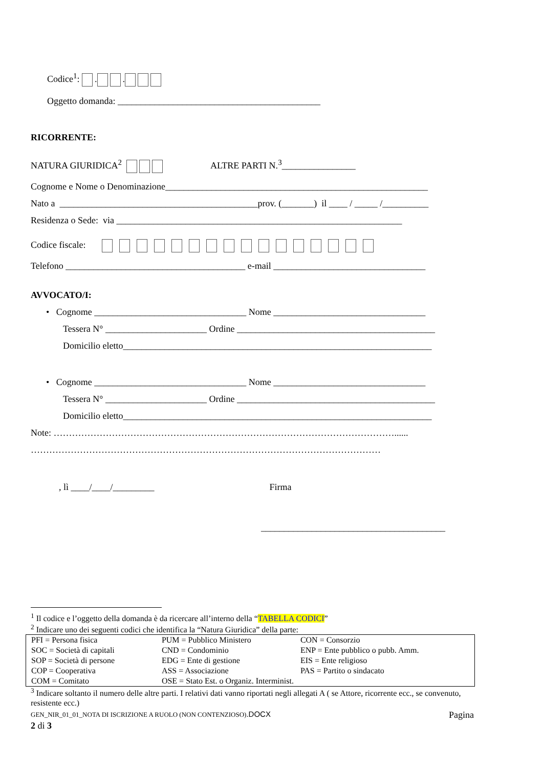Codice<sup>1</sup>: . .
Oggetto domanda: ____________________________________________
RICORRENTE:
NATURA GIURIDICA<sup>2</sup> ALTRE PARTI N.<sup>3</sup>________________
Cognome e Nome o Denominazione_________________________________________________________
Nato a ___________________________________________prov. (_______) il ____ / _____ /__________
Residenza o Sede: via ______________________________________________________________
Codice fiscale:
Telefono _______________________________________ e-mail _________________________________
AVVOCATO/I:
• Cognome _________________________________ Nome _________________________________
Tessera N° ______________________ Ordine ___________________________________________
Domicilio eletto___________________________________________________________________
• Cognome _________________________________ Nome _________________________________
Tessera N° ______________________ Ordine ___________________________________________
Domicilio eletto___________________________________________________________________
Note: …………………………………………………………………………………………………......
……………………………………………………………………………………………………
, lì ____/____/_________ Firma
________________________________________
<sup>1</sup> Il codice e l’oggetto della domanda è da ricercare all’interno della “TABELLA CODICI”
<sup>2</sup> Indicare uno dei seguenti codici che identifica la “Natura Giuridica” della parte:
| PFI = Persona fisica | PUM = Pubblico Ministero | CON = Consorzio |
| SOC = Società di capitali | CND = Condominio | ENP = Ente pubblico o pubb. Amm. |
| SOP = Società di persone | EDG = Ente di gestione | EIS = Ente religioso |
| COP = Cooperativa | ASS = Associazione | PAS = Partito o sindacato |
| COM = Comitato | OSE = Stato Est. o Organiz. Interminist. | |
<sup>3</sup> Indicare soltanto il numero delle altre parti. I relativi dati vanno riportati negli allegati A ( se Attore, ricorrente ecc., se convenuto, resistente ecc.)
GEN_NIR_01_01_NOTA DI ISCRIZIONE A RUOLO (NON CONTENZIOSO).DOCX Pagina
2 di 3